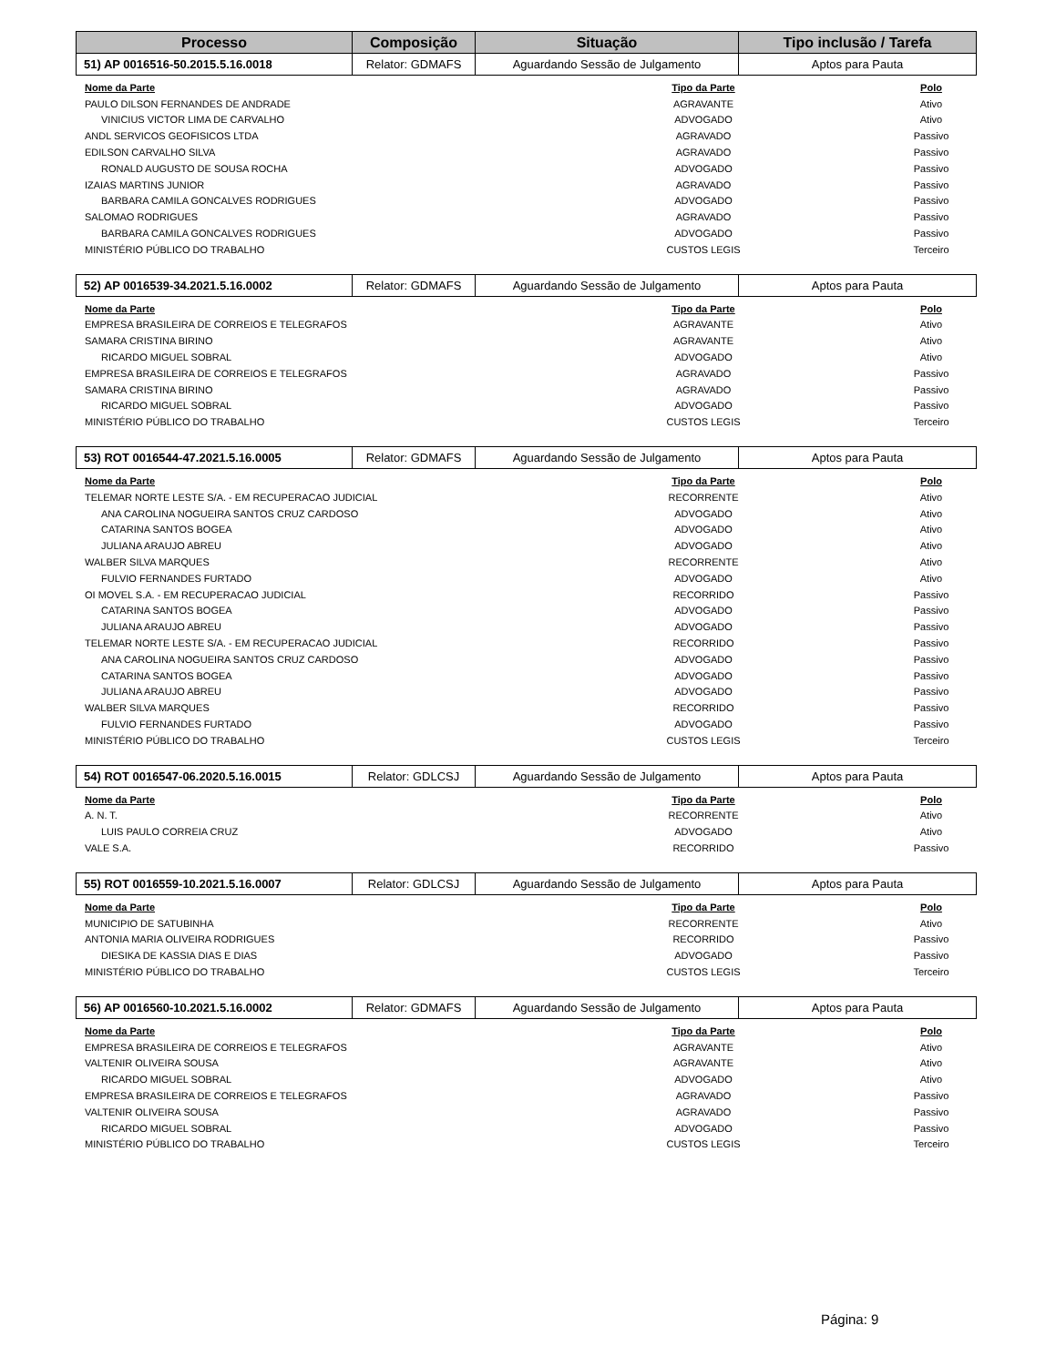| Processo | Composição | Situação | Tipo inclusão / Tarefa |
| --- | --- | --- | --- |
| 51) AP 0016516-50.2015.5.16.0018 | Relator: GDMAFS | Aguardando Sessão de Julgamento | Aptos para Pauta |
| Nome da Parte | Tipo da Parte | Polo |
| --- | --- | --- |
| PAULO DILSON FERNANDES DE ANDRADE | AGRAVANTE | Ativo |
| VINICIUS VICTOR LIMA DE CARVALHO | ADVOGADO | Ativo |
| ANDL SERVICOS GEOFISICOS LTDA | AGRAVADO | Passivo |
| EDILSON CARVALHO SILVA | AGRAVADO | Passivo |
| RONALD AUGUSTO DE SOUSA ROCHA | ADVOGADO | Passivo |
| IZAIAS MARTINS JUNIOR | AGRAVADO | Passivo |
| BARBARA CAMILA GONCALVES RODRIGUES | ADVOGADO | Passivo |
| SALOMAO RODRIGUES | AGRAVADO | Passivo |
| BARBARA CAMILA GONCALVES RODRIGUES | ADVOGADO | Passivo |
| MINISTÉRIO PÚBLICO DO TRABALHO | CUSTOS LEGIS | Terceiro |
| 52) AP 0016539-34.2021.5.16.0002 | Relator: GDMAFS | Aguardando Sessão de Julgamento | Aptos para Pauta |
| Nome da Parte | Tipo da Parte | Polo |
| --- | --- | --- |
| EMPRESA BRASILEIRA DE CORREIOS E TELEGRAFOS | AGRAVANTE | Ativo |
| SAMARA CRISTINA BIRINO | AGRAVANTE | Ativo |
| RICARDO MIGUEL SOBRAL | ADVOGADO | Ativo |
| EMPRESA BRASILEIRA DE CORREIOS E TELEGRAFOS | AGRAVADO | Passivo |
| SAMARA CRISTINA BIRINO | AGRAVADO | Passivo |
| RICARDO MIGUEL SOBRAL | ADVOGADO | Passivo |
| MINISTÉRIO PÚBLICO DO TRABALHO | CUSTOS LEGIS | Terceiro |
| 53) ROT 0016544-47.2021.5.16.0005 | Relator: GDMAFS | Aguardando Sessão de Julgamento | Aptos para Pauta |
| Nome da Parte | Tipo da Parte | Polo |
| --- | --- | --- |
| TELEMAR NORTE LESTE S/A. - EM RECUPERACAO JUDICIAL | RECORRENTE | Ativo |
| ANA CAROLINA NOGUEIRA SANTOS CRUZ CARDOSO | ADVOGADO | Ativo |
| CATARINA SANTOS BOGEA | ADVOGADO | Ativo |
| JULIANA ARAUJO ABREU | ADVOGADO | Ativo |
| WALBER SILVA MARQUES | RECORRENTE | Ativo |
| FULVIO FERNANDES FURTADO | ADVOGADO | Ativo |
| OI MOVEL S.A. - EM RECUPERACAO JUDICIAL | RECORRIDO | Passivo |
| CATARINA SANTOS BOGEA | ADVOGADO | Passivo |
| JULIANA ARAUJO ABREU | ADVOGADO | Passivo |
| TELEMAR NORTE LESTE S/A. - EM RECUPERACAO JUDICIAL | RECORRIDO | Passivo |
| ANA CAROLINA NOGUEIRA SANTOS CRUZ CARDOSO | ADVOGADO | Passivo |
| CATARINA SANTOS BOGEA | ADVOGADO | Passivo |
| JULIANA ARAUJO ABREU | ADVOGADO | Passivo |
| WALBER SILVA MARQUES | RECORRIDO | Passivo |
| FULVIO FERNANDES FURTADO | ADVOGADO | Passivo |
| MINISTÉRIO PÚBLICO DO TRABALHO | CUSTOS LEGIS | Terceiro |
| 54) ROT 0016547-06.2020.5.16.0015 | Relator: GDLCSJ | Aguardando Sessão de Julgamento | Aptos para Pauta |
| Nome da Parte | Tipo da Parte | Polo |
| --- | --- | --- |
| A. N. T. | RECORRENTE | Ativo |
| LUIS PAULO CORREIA CRUZ | ADVOGADO | Ativo |
| VALE S.A. | RECORRIDO | Passivo |
| 55) ROT 0016559-10.2021.5.16.0007 | Relator: GDLCSJ | Aguardando Sessão de Julgamento | Aptos para Pauta |
| Nome da Parte | Tipo da Parte | Polo |
| --- | --- | --- |
| MUNICIPIO DE SATUBINHA | RECORRENTE | Ativo |
| ANTONIA MARIA OLIVEIRA RODRIGUES | RECORRIDO | Passivo |
| DIESIKA DE KASSIA DIAS E DIAS | ADVOGADO | Passivo |
| MINISTÉRIO PÚBLICO DO TRABALHO | CUSTOS LEGIS | Terceiro |
| 56) AP 0016560-10.2021.5.16.0002 | Relator: GDMAFS | Aguardando Sessão de Julgamento | Aptos para Pauta |
| Nome da Parte | Tipo da Parte | Polo |
| --- | --- | --- |
| EMPRESA BRASILEIRA DE CORREIOS E TELEGRAFOS | AGRAVANTE | Ativo |
| VALTENIR OLIVEIRA SOUSA | AGRAVANTE | Ativo |
| RICARDO MIGUEL SOBRAL | ADVOGADO | Ativo |
| EMPRESA BRASILEIRA DE CORREIOS E TELEGRAFOS | AGRAVADO | Passivo |
| VALTENIR OLIVEIRA SOUSA | AGRAVADO | Passivo |
| RICARDO MIGUEL SOBRAL | ADVOGADO | Passivo |
| MINISTÉRIO PÚBLICO DO TRABALHO | CUSTOS LEGIS | Terceiro |
Página: 9